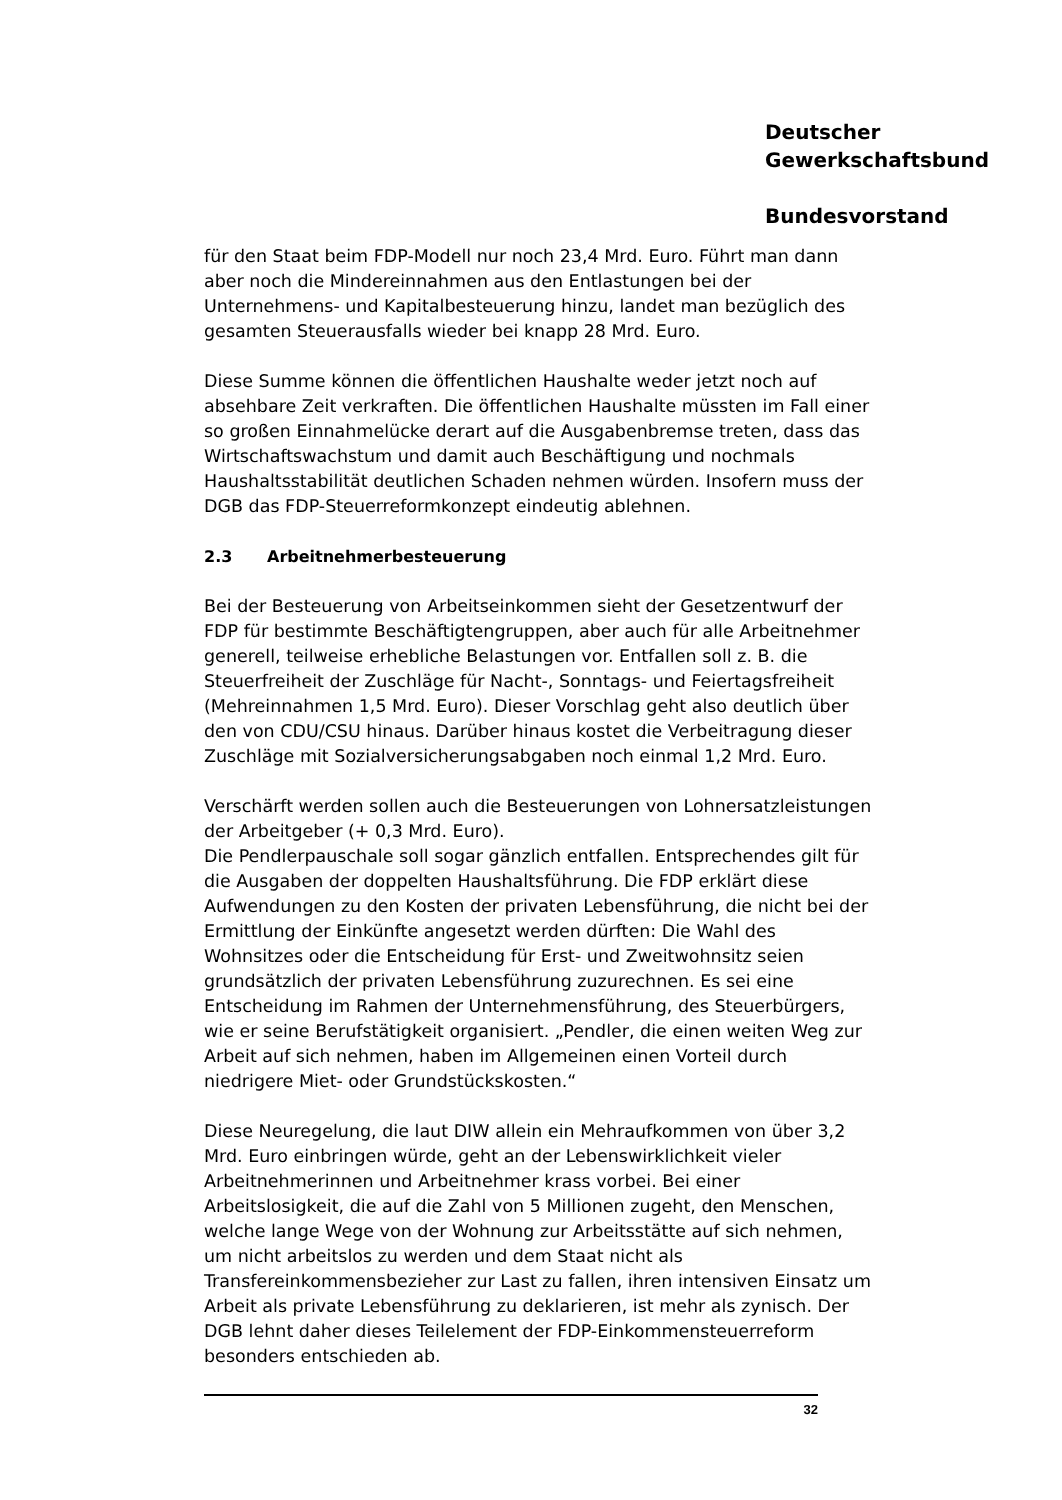Deutscher
Gewerkschaftsbund
Bundesvorstand
für den Staat beim FDP-Modell nur noch 23,4 Mrd. Euro. Führt man dann aber noch die Mindereinnahmen aus den Entlastungen bei der Unternehmens- und Kapitalbesteuerung hinzu, landet man bezüglich des gesamten Steuerausfalls wieder bei knapp 28 Mrd. Euro.
Diese Summe können die öffentlichen Haushalte weder jetzt noch auf absehbare Zeit verkraften. Die öffentlichen Haushalte müssten im Fall einer so großen Einnahmelücke derart auf die Ausgabenbremse treten, dass das Wirtschaftswachstum und damit auch Beschäftigung und nochmals Haushaltsstabilität deutlichen Schaden nehmen würden. Insofern muss der DGB das FDP-Steuerreformkonzept eindeutig ablehnen.
2.3 Arbeitnehmerbesteuerung
Bei der Besteuerung von Arbeitseinkommen sieht der Gesetzentwurf der FDP für bestimmte Beschäftigtengruppen, aber auch für alle Arbeitnehmer generell, teilweise erhebliche Belastungen vor. Entfallen soll z. B. die Steuerfreiheit der Zuschläge für Nacht-, Sonntags- und Feiertagsfreiheit (Mehreinnahmen 1,5 Mrd. Euro). Dieser Vorschlag geht also deutlich über den von CDU/CSU hinaus. Darüber hinaus kostet die Verbeitragung dieser Zuschläge mit Sozialversicherungsabgaben noch einmal 1,2 Mrd. Euro.
Verschärft werden sollen auch die Besteuerungen von Lohnersatzleistungen der Arbeitgeber (+ 0,3 Mrd. Euro).
Die Pendlerpauschale soll sogar gänzlich entfallen. Entsprechendes gilt für die Ausgaben der doppelten Haushaltsführung. Die FDP erklärt diese Aufwendungen zu den Kosten der privaten Lebensführung, die nicht bei der Ermittlung der Einkünfte angesetzt werden dürften: Die Wahl des Wohnsitzes oder die Entscheidung für Erst- und Zweitwohnsitz seien grundsätzlich der privaten Lebensführung zuzurechnen. Es sei eine Entscheidung im Rahmen der Unternehmensführung, des Steuerbürgers, wie er seine Berufstätigkeit organisiert. „Pendler, die einen weiten Weg zur Arbeit auf sich nehmen, haben im Allgemeinen einen Vorteil durch niedrigere Miet- oder Grundstückskosten.“
Diese Neuregelung, die laut DIW allein ein Mehraufkommen von über 3,2 Mrd. Euro einbringen würde, geht an der Lebenswirklichkeit vieler Arbeitnehmerinnen und Arbeitnehmer krass vorbei. Bei einer Arbeitslosigkeit, die auf die Zahl von 5 Millionen zugeht, den Menschen, welche lange Wege von der Wohnung zur Arbeitsstätte auf sich nehmen, um nicht arbeitslos zu werden und dem Staat nicht als Transfereinkommensbezieher zur Last zu fallen, ihren intensiven Einsatz um Arbeit als private Lebensführung zu deklarieren, ist mehr als zynisch. Der DGB lehnt daher dieses Teilelement der FDP-Einkommensteuerreform besonders entschieden ab.
32